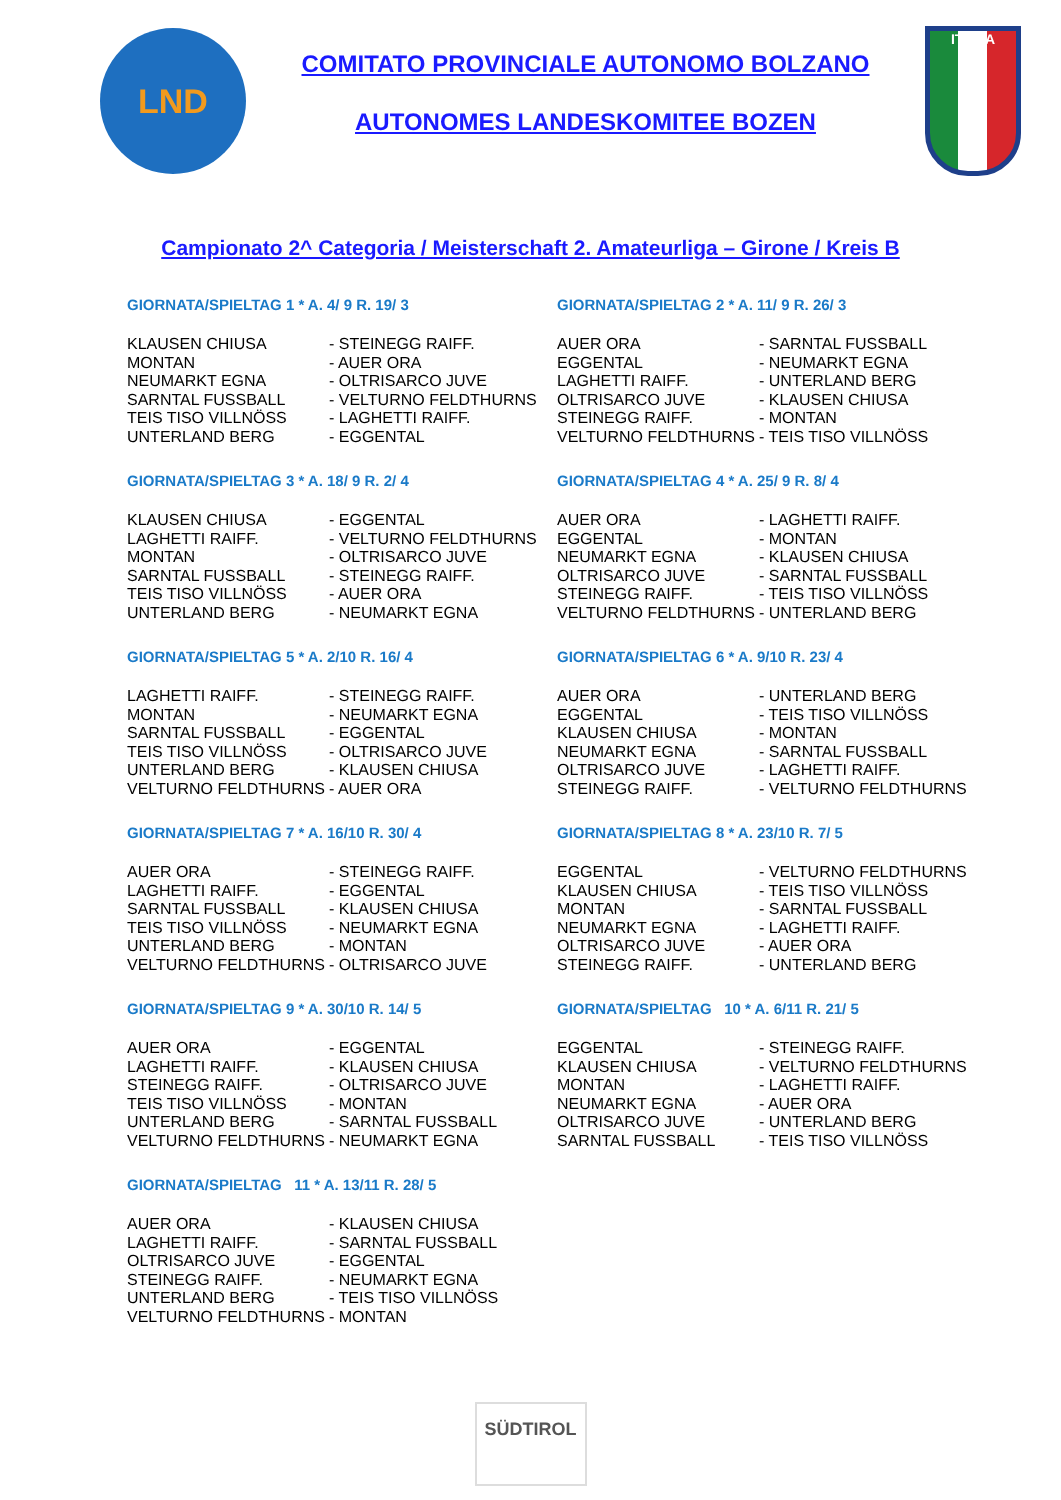LND
COMITATO PROVINCIALE AUTONOMO BOLZANO
AUTONOMES LANDESKOMITEE BOZEN
ITALIA
Campionato 2^ Categoria / Meisterschaft 2. Amateurliga – Girone / Kreis B
GIORNATA/SPIELTAG 1 * A. 4/ 9 R. 19/ 3
| KLAUSEN CHIUSA | - STEINEGG RAIFF. |
| MONTAN | - AUER ORA |
| NEUMARKT EGNA | - OLTRISARCO JUVE |
| SARNTAL FUSSBALL | - VELTURNO FELDTHURNS |
| TEIS TISO VILLNÖSS | - LAGHETTI RAIFF. |
| UNTERLAND BERG | - EGGENTAL |
GIORNATA/SPIELTAG 2 * A. 11/ 9 R. 26/ 3
| AUER ORA | - SARNTAL FUSSBALL |
| EGGENTAL | - NEUMARKT EGNA |
| LAGHETTI RAIFF. | - UNTERLAND BERG |
| OLTRISARCO JUVE | - KLAUSEN CHIUSA |
| STEINEGG RAIFF. | - MONTAN |
| VELTURNO FELDTHURNS | - TEIS TISO VILLNÖSS |
GIORNATA/SPIELTAG 3 * A. 18/ 9 R. 2/ 4
| KLAUSEN CHIUSA | - EGGENTAL |
| LAGHETTI RAIFF. | - VELTURNO FELDTHURNS |
| MONTAN | - OLTRISARCO JUVE |
| SARNTAL FUSSBALL | - STEINEGG RAIFF. |
| TEIS TISO VILLNÖSS | - AUER ORA |
| UNTERLAND BERG | - NEUMARKT EGNA |
GIORNATA/SPIELTAG 4 * A. 25/ 9 R. 8/ 4
| AUER ORA | - LAGHETTI RAIFF. |
| EGGENTAL | - MONTAN |
| NEUMARKT EGNA | - KLAUSEN CHIUSA |
| OLTRISARCO JUVE | - SARNTAL FUSSBALL |
| STEINEGG RAIFF. | - TEIS TISO VILLNÖSS |
| VELTURNO FELDTHURNS | - UNTERLAND BERG |
GIORNATA/SPIELTAG 5 * A. 2/10 R. 16/ 4
| LAGHETTI RAIFF. | - STEINEGG RAIFF. |
| MONTAN | - NEUMARKT EGNA |
| SARNTAL FUSSBALL | - EGGENTAL |
| TEIS TISO VILLNÖSS | - OLTRISARCO JUVE |
| UNTERLAND BERG | - KLAUSEN CHIUSA |
| VELTURNO FELDTHURNS | - AUER ORA |
GIORNATA/SPIELTAG 6 * A. 9/10 R. 23/ 4
| AUER ORA | - UNTERLAND BERG |
| EGGENTAL | - TEIS TISO VILLNÖSS |
| KLAUSEN CHIUSA | - MONTAN |
| NEUMARKT EGNA | - SARNTAL FUSSBALL |
| OLTRISARCO JUVE | - LAGHETTI RAIFF. |
| STEINEGG RAIFF. | - VELTURNO FELDTHURNS |
GIORNATA/SPIELTAG 7 * A. 16/10 R. 30/ 4
| AUER ORA | - STEINEGG RAIFF. |
| LAGHETTI RAIFF. | - EGGENTAL |
| SARNTAL FUSSBALL | - KLAUSEN CHIUSA |
| TEIS TISO VILLNÖSS | - NEUMARKT EGNA |
| UNTERLAND BERG | - MONTAN |
| VELTURNO FELDTHURNS | - OLTRISARCO JUVE |
GIORNATA/SPIELTAG 8 * A. 23/10 R. 7/ 5
| EGGENTAL | - VELTURNO FELDTHURNS |
| KLAUSEN CHIUSA | - TEIS TISO VILLNÖSS |
| MONTAN | - SARNTAL FUSSBALL |
| NEUMARKT EGNA | - LAGHETTI RAIFF. |
| OLTRISARCO JUVE | - AUER ORA |
| STEINEGG RAIFF. | - UNTERLAND BERG |
GIORNATA/SPIELTAG 9 * A. 30/10 R. 14/ 5
| AUER ORA | - EGGENTAL |
| LAGHETTI RAIFF. | - KLAUSEN CHIUSA |
| STEINEGG RAIFF. | - OLTRISARCO JUVE |
| TEIS TISO VILLNÖSS | - MONTAN |
| UNTERLAND BERG | - SARNTAL FUSSBALL |
| VELTURNO FELDTHURNS | - NEUMARKT EGNA |
GIORNATA/SPIELTAG 10 * A. 6/11 R. 21/ 5
| EGGENTAL | - STEINEGG RAIFF. |
| KLAUSEN CHIUSA | - VELTURNO FELDTHURNS |
| MONTAN | - LAGHETTI RAIFF. |
| NEUMARKT EGNA | - AUER ORA |
| OLTRISARCO JUVE | - UNTERLAND BERG |
| SARNTAL FUSSBALL | - TEIS TISO VILLNÖSS |
GIORNATA/SPIELTAG 11 * A. 13/11 R. 28/ 5
| AUER ORA | - KLAUSEN CHIUSA |
| LAGHETTI RAIFF. | - SARNTAL FUSSBALL |
| OLTRISARCO JUVE | - EGGENTAL |
| STEINEGG RAIFF. | - NEUMARKT EGNA |
| UNTERLAND BERG | - TEIS TISO VILLNÖSS |
| VELTURNO FELDTHURNS | - MONTAN |
SÜDTIROL